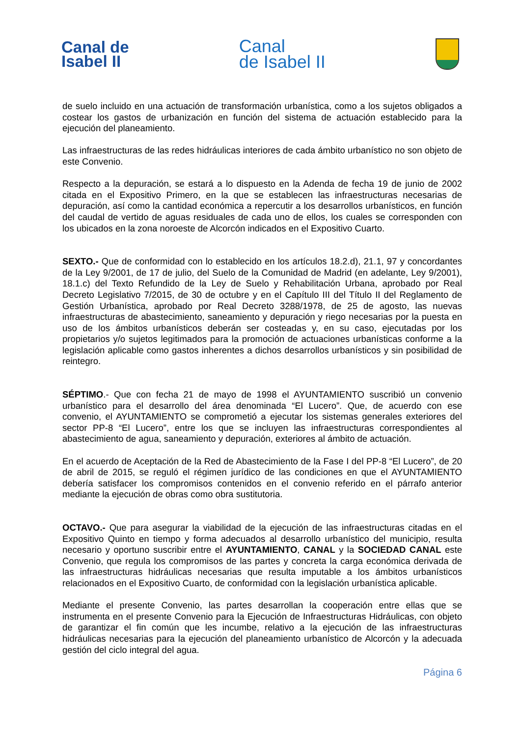Canal de
Isabel II
Canal
de Isabel II
de suelo incluido en una actuación de transformación urbanística, como a los sujetos obligados a costear los gastos de urbanización en función del sistema de actuación establecido para la ejecución del planeamiento.
Las infraestructuras de las redes hidráulicas interiores de cada ámbito urbanístico no son objeto de este Convenio.
Respecto a la depuración, se estará a lo dispuesto en la Adenda de fecha 19 de junio de 2002 citada en el Expositivo Primero, en la que se establecen las infraestructuras necesarias de depuración, así como la cantidad económica a repercutir a los desarrollos urbanísticos, en función del caudal de vertido de aguas residuales de cada uno de ellos, los cuales se corresponden con los ubicados en la zona noroeste de Alcorcón indicados en el Expositivo Cuarto.
SEXTO.- Que de conformidad con lo establecido en los artículos 18.2.d), 21.1, 97 y concordantes de la Ley 9/2001, de 17 de julio, del Suelo de la Comunidad de Madrid (en adelante, Ley 9/2001), 18.1.c) del Texto Refundido de la Ley de Suelo y Rehabilitación Urbana, aprobado por Real Decreto Legislativo 7/2015, de 30 de octubre y en el Capítulo III del Título II del Reglamento de Gestión Urbanística, aprobado por Real Decreto 3288/1978, de 25 de agosto, las nuevas infraestructuras de abastecimiento, saneamiento y depuración y riego necesarias por la puesta en uso de los ámbitos urbanísticos deberán ser costeadas y, en su caso, ejecutadas por los propietarios y/o sujetos legitimados para la promoción de actuaciones urbanísticas conforme a la legislación aplicable como gastos inherentes a dichos desarrollos urbanísticos y sin posibilidad de reintegro.
SÉPTIMO.- Que con fecha 21 de mayo de 1998 el AYUNTAMIENTO suscribió un convenio urbanístico para el desarrollo del área denominada “El Lucero”. Que, de acuerdo con ese convenio, el AYUNTAMIENTO se comprometió a ejecutar los sistemas generales exteriores del sector PP-8 “El Lucero”, entre los que se incluyen las infraestructuras correspondientes al abastecimiento de agua, saneamiento y depuración, exteriores al ámbito de actuación.
En el acuerdo de Aceptación de la Red de Abastecimiento de la Fase I del PP-8 “El Lucero”, de 20 de abril de 2015, se reguló el régimen jurídico de las condiciones en que el AYUNTAMIENTO debería satisfacer los compromisos contenidos en el convenio referido en el párrafo anterior mediante la ejecución de obras como obra sustitutoria.
OCTAVO.- Que para asegurar la viabilidad de la ejecución de las infraestructuras citadas en el Expositivo Quinto en tiempo y forma adecuados al desarrollo urbanístico del municipio, resulta necesario y oportuno suscribir entre el AYUNTAMIENTO, CANAL y la SOCIEDAD CANAL este Convenio, que regula los compromisos de las partes y concreta la carga económica derivada de las infraestructuras hidráulicas necesarias que resulta imputable a los ámbitos urbanísticos relacionados en el Expositivo Cuarto, de conformidad con la legislación urbanística aplicable.
Mediante el presente Convenio, las partes desarrollan la cooperación entre ellas que se instrumenta en el presente Convenio para la Ejecución de Infraestructuras Hidráulicas, con objeto de garantizar el fin común que les incumbe, relativo a la ejecución de las infraestructuras hidráulicas necesarias para la ejecución del planeamiento urbanístico de Alcorcón y la adecuada gestión del ciclo integral del agua.
Página 6